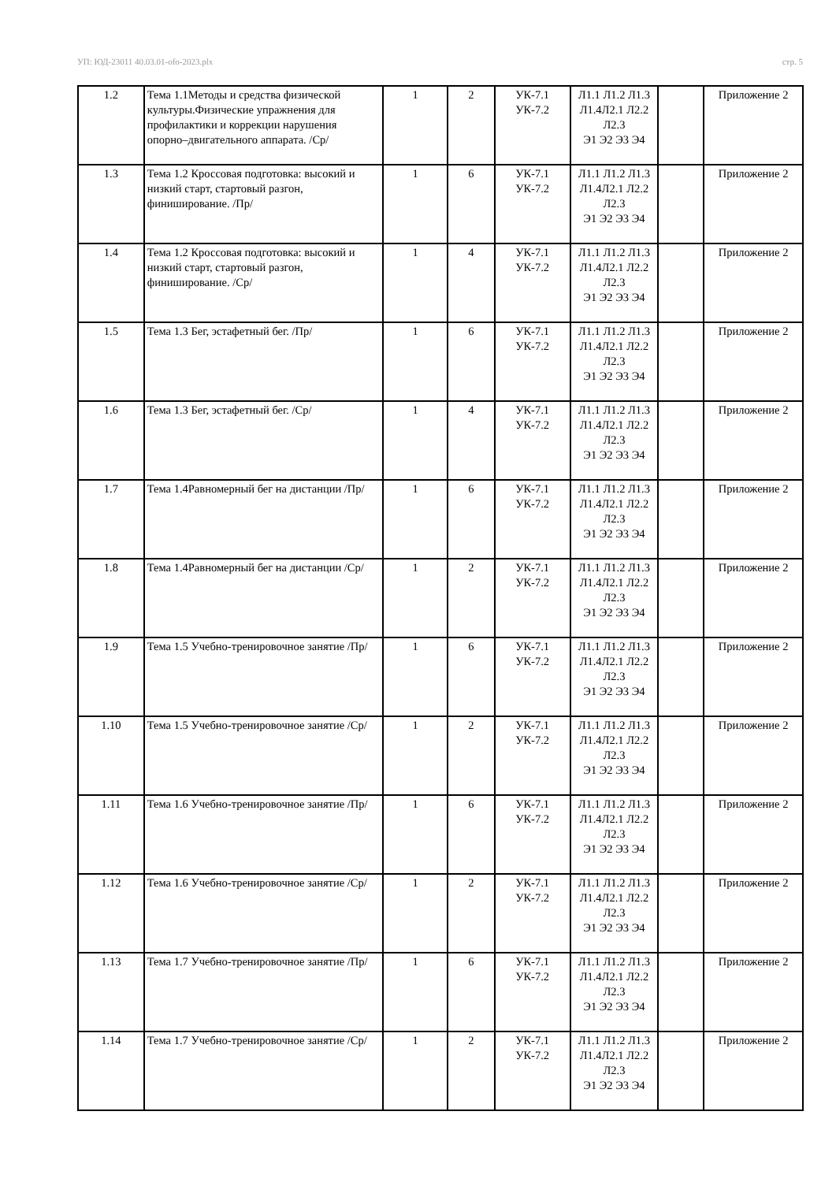УП: ЮД-23011 40.03.01-ofo-2023.plx стр. 5
| 1.2 | Тема 1.1Методы и средства физической культуры.Физические упражнения для профилактики и коррекции нарушения опорно–двигательного аппарата. /Ср/ | 1 | 2 | УК-7.1 УК-7.2 | Л1.1 Л1.2 Л1.3 Л1.4Л2.1 Л2.2 Л2.3 Э1 Э2 Э3 Э4 | | Приложение 2 |
| 1.3 | Тема 1.2 Кроссовая подготовка: высокий и низкий старт, стартовый разгон, финиширование. /Пр/ | 1 | 6 | УК-7.1 УК-7.2 | Л1.1 Л1.2 Л1.3 Л1.4Л2.1 Л2.2 Л2.3 Э1 Э2 Э3 Э4 | | Приложение 2 |
| 1.4 | Тема 1.2 Кроссовая подготовка: высокий и низкий старт, стартовый разгон, финиширование. /Ср/ | 1 | 4 | УК-7.1 УК-7.2 | Л1.1 Л1.2 Л1.3 Л1.4Л2.1 Л2.2 Л2.3 Э1 Э2 Э3 Э4 | | Приложение 2 |
| 1.5 | Тема 1.3 Бег, эстафетный бег. /Пр/ | 1 | 6 | УК-7.1 УК-7.2 | Л1.1 Л1.2 Л1.3 Л1.4Л2.1 Л2.2 Л2.3 Э1 Э2 Э3 Э4 | | Приложение 2 |
| 1.6 | Тема 1.3 Бег, эстафетный бег. /Ср/ | 1 | 4 | УК-7.1 УК-7.2 | Л1.1 Л1.2 Л1.3 Л1.4Л2.1 Л2.2 Л2.3 Э1 Э2 Э3 Э4 | | Приложение 2 |
| 1.7 | Тема 1.4Равномерный бег на дистанции /Пр/ | 1 | 6 | УК-7.1 УК-7.2 | Л1.1 Л1.2 Л1.3 Л1.4Л2.1 Л2.2 Л2.3 Э1 Э2 Э3 Э4 | | Приложение 2 |
| 1.8 | Тема 1.4Равномерный бег на дистанции /Ср/ | 1 | 2 | УК-7.1 УК-7.2 | Л1.1 Л1.2 Л1.3 Л1.4Л2.1 Л2.2 Л2.3 Э1 Э2 Э3 Э4 | | Приложение 2 |
| 1.9 | Тема 1.5 Учебно-тренировочное занятие /Пр/ | 1 | 6 | УК-7.1 УК-7.2 | Л1.1 Л1.2 Л1.3 Л1.4Л2.1 Л2.2 Л2.3 Э1 Э2 Э3 Э4 | | Приложение 2 |
| 1.10 | Тема 1.5 Учебно-тренировочное занятие /Ср/ | 1 | 2 | УК-7.1 УК-7.2 | Л1.1 Л1.2 Л1.3 Л1.4Л2.1 Л2.2 Л2.3 Э1 Э2 Э3 Э4 | | Приложение 2 |
| 1.11 | Тема 1.6 Учебно-тренировочное занятие /Пр/ | 1 | 6 | УК-7.1 УК-7.2 | Л1.1 Л1.2 Л1.3 Л1.4Л2.1 Л2.2 Л2.3 Э1 Э2 Э3 Э4 | | Приложение 2 |
| 1.12 | Тема 1.6 Учебно-тренировочное занятие /Ср/ | 1 | 2 | УК-7.1 УК-7.2 | Л1.1 Л1.2 Л1.3 Л1.4Л2.1 Л2.2 Л2.3 Э1 Э2 Э3 Э4 | | Приложение 2 |
| 1.13 | Тема 1.7 Учебно-тренировочное занятие /Пр/ | 1 | 6 | УК-7.1 УК-7.2 | Л1.1 Л1.2 Л1.3 Л1.4Л2.1 Л2.2 Л2.3 Э1 Э2 Э3 Э4 | | Приложение 2 |
| 1.14 | Тема 1.7 Учебно-тренировочное занятие /Ср/ | 1 | 2 | УК-7.1 УК-7.2 | Л1.1 Л1.2 Л1.3 Л1.4Л2.1 Л2.2 Л2.3 Э1 Э2 Э3 Э4 | | Приложение 2 |